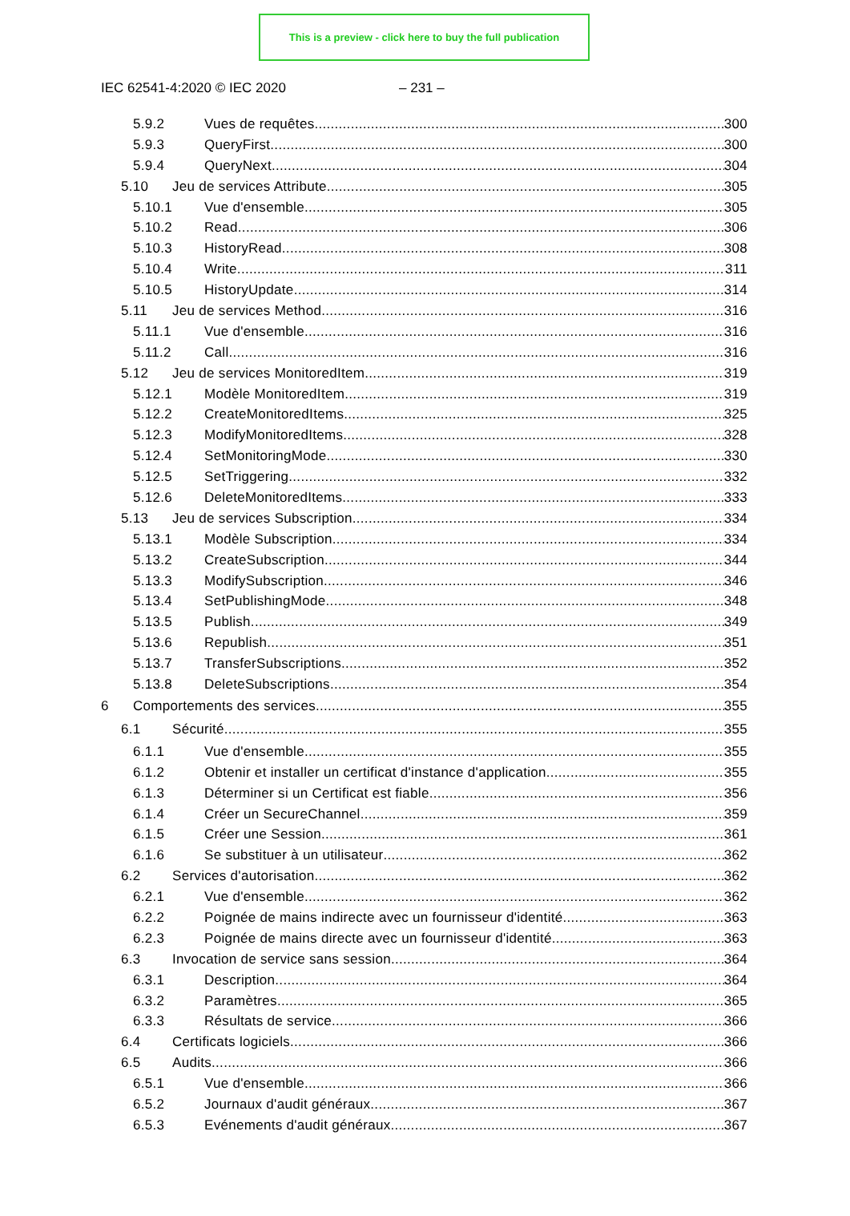This is a preview - click here to buy the full publication
IEC 62541-4:2020 © IEC 2020 – 231 –
5.9.2 Vues de requêtes 300
5.9.3 QueryFirst 300
5.9.4 QueryNext 304
5.10 Jeu de services Attribute 305
5.10.1 Vue d'ensemble 305
5.10.2 Read 306
5.10.3 HistoryRead 308
5.10.4 Write 311
5.10.5 HistoryUpdate 314
5.11 Jeu de services Method 316
5.11.1 Vue d'ensemble 316
5.11.2 Call 316
5.12 Jeu de services MonitoredItem 319
5.12.1 Modèle MonitoredItem 319
5.12.2 CreateMonitoredItems 325
5.12.3 ModifyMonitoredItems 328
5.12.4 SetMonitoringMode 330
5.12.5 SetTriggering 332
5.12.6 DeleteMonitoredItems 333
5.13 Jeu de services Subscription 334
5.13.1 Modèle Subscription 334
5.13.2 CreateSubscription 344
5.13.3 ModifySubscription 346
5.13.4 SetPublishingMode 348
5.13.5 Publish 349
5.13.6 Republish 351
5.13.7 TransferSubscriptions 352
5.13.8 DeleteSubscriptions 354
6 Comportements des services 355
6.1 Sécurité 355
6.1.1 Vue d'ensemble 355
6.1.2 Obtenir et installer un certificat d'instance d'application 355
6.1.3 Déterminer si un Certificat est fiable 356
6.1.4 Créer un SecureChannel 359
6.1.5 Créer une Session 361
6.1.6 Se substituer à un utilisateur 362
6.2 Services d'autorisation 362
6.2.1 Vue d'ensemble 362
6.2.2 Poignée de mains indirecte avec un fournisseur d'identité 363
6.2.3 Poignée de mains directe avec un fournisseur d'identité 363
6.3 Invocation de service sans session 364
6.3.1 Description 364
6.3.2 Paramètres 365
6.3.3 Résultats de service 366
6.4 Certificats logiciels 366
6.5 Audits 366
6.5.1 Vue d'ensemble 366
6.5.2 Journaux d'audit généraux 367
6.5.3 Evénements d'audit généraux 367